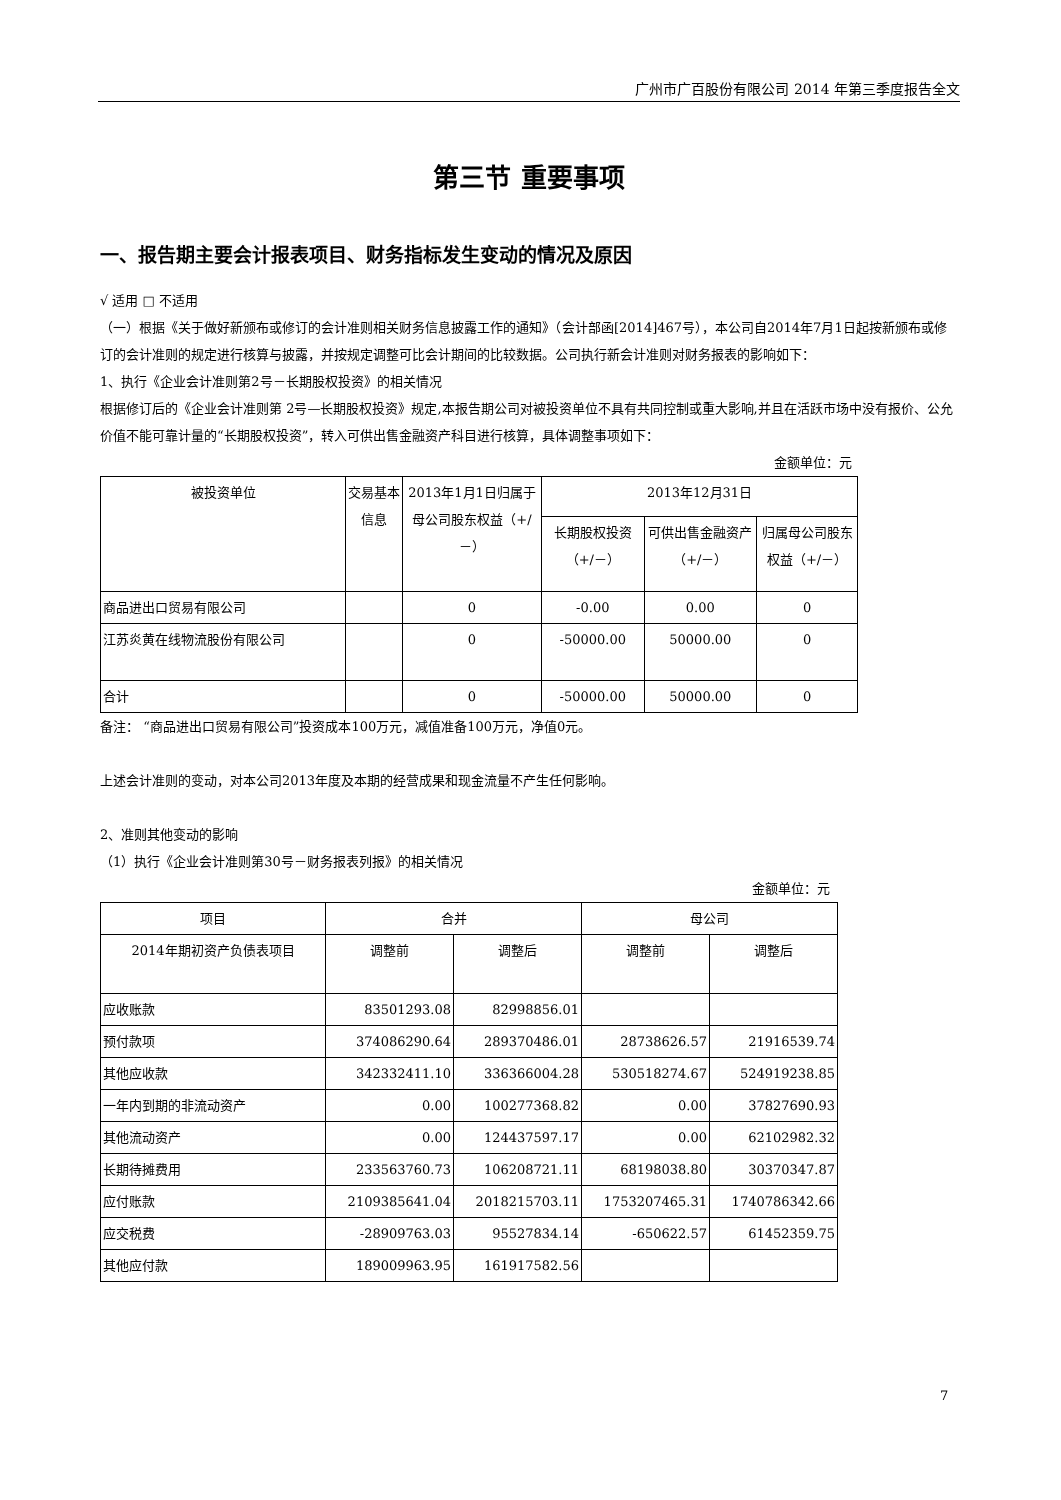广州市广百股份有限公司 2014 年第三季度报告全文
第三节 重要事项
一、报告期主要会计报表项目、财务指标发生变动的情况及原因
√ 适用 □ 不适用
（一）根据《关于做好新颁布或修订的会计准则相关财务信息披露工作的通知》（会计部函[2014]467号），本公司自2014年7月1日起按新颁布或修订的会计准则的规定进行核算与披露，并按规定调整可比会计期间的比较数据。公司执行新会计准则对财务报表的影响如下：
1、执行《企业会计准则第2号－长期股权投资》的相关情况
根据修订后的《企业会计准则第 2号—长期股权投资》规定,本报告期公司对被投资单位不具有共同控制或重大影响,并且在活跃市场中没有报价、公允价值不能可靠计量的“长期股权投资”，转入可供出售金融资产科目进行核算，具体调整事项如下：
金额单位：元
| 被投资单位 | 交易基本信息 | 2013年1月1日归属于母公司股东权益（+/－） | 2013年12月31日 | | |
| --- | --- | --- | --- | --- | --- |
| | | | 长期股权投资（+/－） | 可供出售金融资产（+/－） | 归属母公司股东权益（+/－） |
| 商品进出口贸易有限公司 | | 0 | -0.00 | 0.00 | 0 |
| 江苏炎黄在线物流股份有限公司 | | 0 | -50000.00 | 50000.00 | 0 |
| 合计 | | 0 | -50000.00 | 50000.00 | 0 |
备注： “商品进出口贸易有限公司”投资成本100万元，减值准备100万元，净值0元。
上述会计准则的变动，对本公司2013年度及本期的经营成果和现金流量不产生任何影响。
2、准则其他变动的影响
（1）执行《企业会计准则第30号－财务报表列报》的相关情况
金额单位：元
| 项目 | 合并 | | 母公司 | |
| --- | --- | --- | --- | --- |
| 2014年期初资产负债表项目 | 调整前 | 调整后 | 调整前 | 调整后 |
| 应收账款 | 83501293.08 | 82998856.01 | | |
| 预付款项 | 374086290.64 | 289370486.01 | 28738626.57 | 21916539.74 |
| 其他应收款 | 342332411.10 | 336366004.28 | 530518274.67 | 524919238.85 |
| 一年内到期的非流动资产 | 0.00 | 100277368.82 | 0.00 | 37827690.93 |
| 其他流动资产 | 0.00 | 124437597.17 | 0.00 | 62102982.32 |
| 长期待摊费用 | 233563760.73 | 106208721.11 | 68198038.80 | 30370347.87 |
| 应付账款 | 2109385641.04 | 2018215703.11 | 1753207465.31 | 1740786342.66 |
| 应交税费 | -28909763.03 | 95527834.14 | -650622.57 | 61452359.75 |
| 其他应付款 | 189009963.95 | 161917582.56 | | |
7